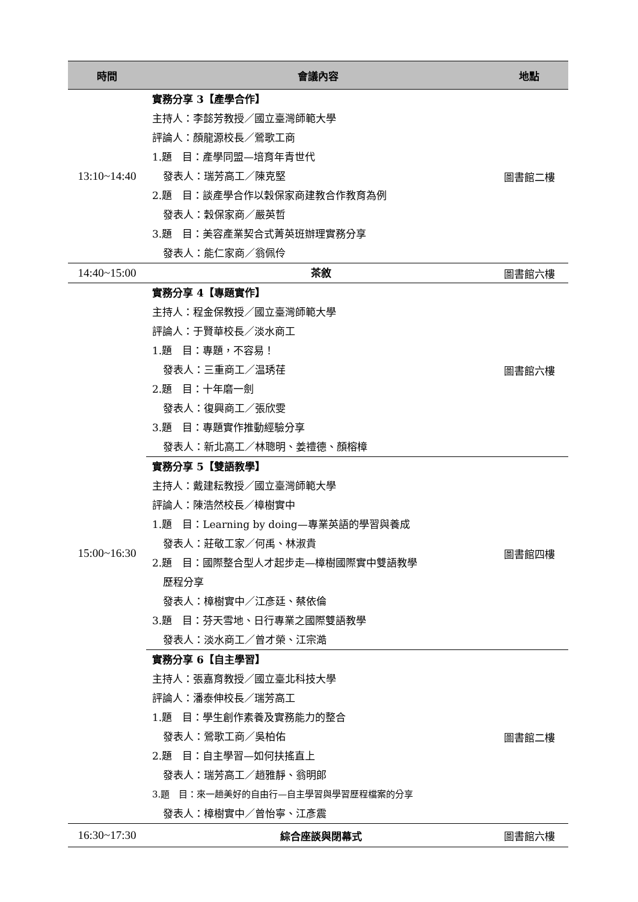| 時間 | 會議內容 | 地點 |
| --- | --- | --- |
| 13:10~14:40 | 實務分享 3【產學合作】 主持人：李懿芳教授／國立臺灣師範大學 評論人：顏龍源校長／鶯歌工商 1.題 目：產學同盟—培育年青世代 發表人：瑞芳高工／陳克堅 2.題 目：談產學合作以穀保家商建教合作教育為例 發表人：穀保家商／嚴英哲 3.題 目：美容產業契合式菁英班辦理實務分享 發表人：能仁家商／翁佩伶 | 圖書館二樓 |
| 14:40~15:00 | 茶敘 | 圖書館六樓 |
| 15:00~16:30 | 實務分享 4【專題實作】 主持人：程金保教授／國立臺灣師範大學 評論人：于賢華校長／淡水商工 1.題 目：專題，不容易！ 發表人：三重商工／温琇荏 2.題 目：十年磨一劍 發表人：復興商工／張欣雯 3.題 目：專題實作推動經驗分享 發表人：新北高工／林聰明、姜禮德、顏榕樟 | 圖書館六樓 |
| | 實務分享 5【雙語教學】 主持人：戴建耘教授／國立臺灣師範大學 評論人：陳浩然校長／樟樹實中 1.題 目：Learning by doing—專業英語的學習與養成 發表人：莊敬工家／何禹、林淑貴 2.題 目：國際整合型人才起步走—樟樹國際實中雙語教學 歷程分享 發表人：樟樹實中／江彥廷、蔡依倫 3.題 目：芬天雪地、日行專業之國際雙語教學 發表人：淡水商工／曾才榮、江宗澔 | 圖書館四樓 |
| | 實務分享 6【自主學習】 主持人：張嘉育教授／國立臺北科技大學 評論人：潘泰伸校長／瑞芳高工 1.題 目：學生創作素養及實務能力的整合 發表人：鶯歌工商／吳柏佑 2.題 目：自主學習—如何扶搖直上 發表人：瑞芳高工／趙雅靜、翁明郎 3.題 目：來一趟美好的自由行—自主學習與學習歷程檔案的分享 發表人：樟樹實中／曾怡寧、江彥震 | 圖書館二樓 |
| 16:30~17:30 | 綜合座談與閉幕式 | 圖書館六樓 |